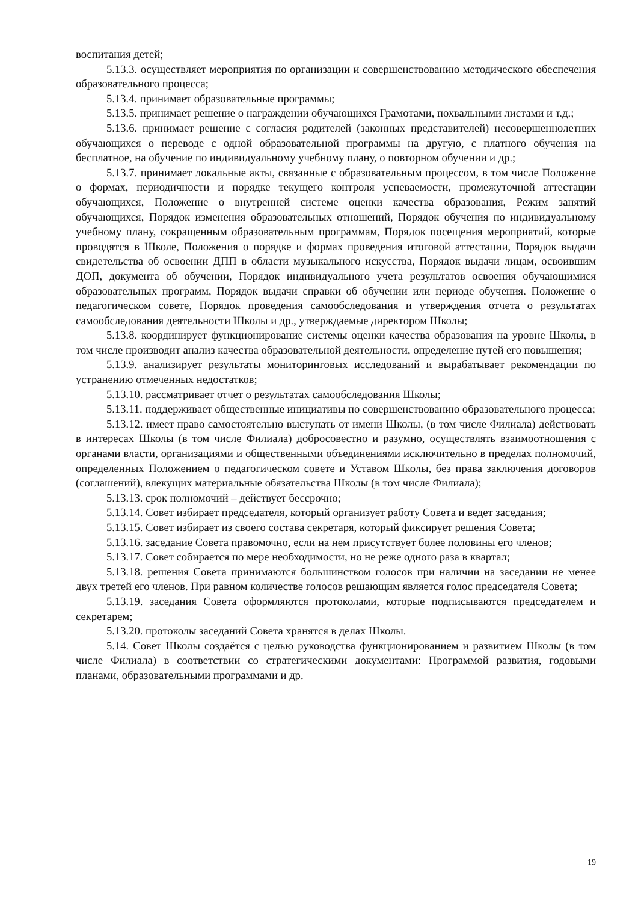воспитания детей;
5.13.3. осуществляет мероприятия по организации и совершенствованию методического обеспечения образовательного процесса;
5.13.4. принимает образовательные программы;
5.13.5. принимает решение о награждении обучающихся Грамотами, похвальными листами и т.д.;
5.13.6. принимает решение с согласия родителей (законных представителей) несовершеннолетних обучающихся о переводе с одной образовательной программы на другую, с платного обучения на бесплатное, на обучение по индивидуальному учебному плану, о повторном обучении и др.;
5.13.7. принимает локальные акты, связанные с образовательным процессом, в том числе Положение о формах, периодичности и порядке текущего контроля успеваемости, промежуточной аттестации обучающихся, Положение о внутренней системе оценки качества образования, Режим занятий обучающихся, Порядок изменения образовательных отношений, Порядок обучения по индивидуальному учебному плану, сокращенным образовательным программам, Порядок посещения мероприятий, которые проводятся в Школе, Положения о порядке и формах проведения итоговой аттестации, Порядок выдачи свидетельства об освоении ДПП в области музыкального искусства, Порядок выдачи лицам, освоившим ДОП, документа об обучении, Порядок индивидуального учета результатов освоения обучающимися образовательных программ, Порядок выдачи справки об обучении или периоде обучения. Положение о педагогическом совете, Порядок проведения самообследования и утверждения отчета о результатах самообследования деятельности Школы и др., утверждаемые директором Школы;
5.13.8. координирует функционирование системы оценки качества образования на уровне Школы, в том числе производит анализ качества образовательной деятельности, определение путей его повышения;
5.13.9. анализирует результаты мониторинговых исследований и вырабатывает рекомендации по устранению отмеченных недостатков;
5.13.10. рассматривает отчет о результатах самообследования Школы;
5.13.11. поддерживает общественные инициативы по совершенствованию образовательного процесса;
5.13.12. имеет право самостоятельно выступать от имени Школы, (в том числе Филиала) действовать в интересах Школы (в том числе Филиала) добросовестно и разумно, осуществлять взаимоотношения с органами власти, организациями и общественными объединениями исключительно в пределах полномочий, определенных Положением о педагогическом совете и Уставом Школы, без права заключения договоров (соглашений), влекущих материальные обязательства Школы (в том числе Филиала);
5.13.13. срок полномочий – действует бессрочно;
5.13.14. Совет избирает председателя, который организует работу Совета и ведет заседания;
5.13.15. Совет избирает из своего состава секретаря, который фиксирует решения Совета;
5.13.16. заседание Совета правомочно, если на нем присутствует более половины его членов;
5.13.17. Совет собирается по мере необходимости, но не реже одного раза в квартал;
5.13.18. решения Совета принимаются большинством голосов при наличии на заседании не менее двух третей его членов. При равном количестве голосов решающим является голос председателя Совета;
5.13.19. заседания Совета оформляются протоколами, которые подписываются председателем и секретарем;
5.13.20. протоколы заседаний Совета хранятся в делах Школы.
5.14. Совет Школы создаётся с целью руководства функционированием и развитием Школы (в том числе Филиала) в соответствии со стратегическими документами: Программой развития, годовыми планами, образовательными программами и др.
19